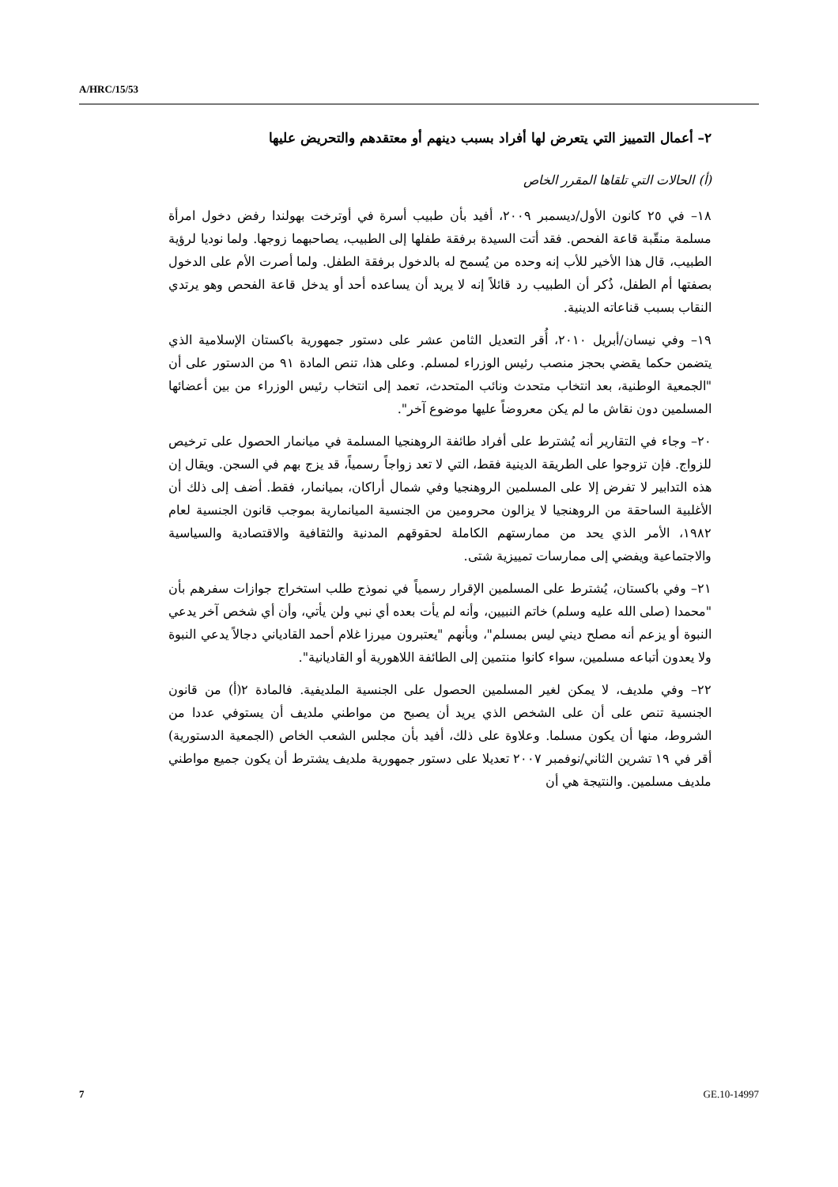A/HRC/15/53
٢– أعمال التمييز التي يتعرض لها أفراد بسبب دينهم أو معتقدهم والتحريض عليها
(أ) الحالات التي تلقاها المقرر الخاص
١٨– في ٢٥ كانون الأول/ديسمبر ٢٠٠٩، أفيد بأن طبيب أسرة في أوترخت بهولندا رفض دخول امرأة مسلمة منقّبة قاعة الفحص. فقد أتت السيدة برفقة طفلها إلى الطبيب، يصاحبهما زوجها. ولما نوديا لرؤية الطبيب، قال هذا الأخير للأب إنه وحده من يُسمح له بالدخول برفقة الطفل. ولما أصرت الأم على الدخول بصفتها أم الطفل، ذُكر أن الطبيب رد قائلاً إنه لا يريد أن يساعده أحد أو يدخل قاعة الفحص وهو يرتدي النقاب بسبب قناعاته الدينية.
١٩– وفي نيسان/أبريل ٢٠١٠، أُقر التعديل الثامن عشر على دستور جمهورية باكستان الإسلامية الذي يتضمن حكما يقضي بحجز منصب رئيس الوزراء لمسلم. وعلى هذا، تنص المادة ٩١ من الدستور على أن "الجمعية الوطنية، بعد انتخاب متحدث ونائب المتحدث، تعمد إلى انتخاب رئيس الوزراء من بين أعضائها المسلمين دون نقاش ما لم يكن معروضاً عليها موضوع آخر".
٢٠– وجاء في التقارير أنه يُشترط على أفراد طائفة الروهنجيا المسلمة في ميانمار الحصول على ترخيص للزواج. فإن تزوجوا على الطريقة الدينية فقط، التي لا تعد زواجاً رسمياً، قد يزج بهم في السجن. ويقال إن هذه التدابير لا تفرض إلا على المسلمين الروهنجيا وفي شمال أراكان، بميانمار، فقط. أضف إلى ذلك أن الأغلبية الساحقة من الروهنجيا لا يزالون محرومين من الجنسية الميانمارية بموجب قانون الجنسية لعام ١٩٨٢، الأمر الذي يحد من ممارستهم الكاملة لحقوقهم المدنية والثقافية والاقتصادية والسياسية والاجتماعية ويفضي إلى ممارسات تمييزية شتى.
٢١– وفي باكستان، يُشترط على المسلمين الإقرار رسمياً في نموذج طلب استخراج جوازات سفرهم بأن "محمدا (صلى الله عليه وسلم) خاتم النبيين، وأنه لم يأت بعده أي نبي ولن يأتي، وأن أي شخص آخر يدعي النبوة أو يزعم أنه مصلح ديني ليس بمسلم"، وبأنهم "يعتبرون ميرزا غلام أحمد القادياني دجالاً يدعي النبوة ولا يعدون أتباعه مسلمين، سواء كانوا منتمين إلى الطائفة اللاهورية أو القاديانية".
٢٢– وفي ملديف، لا يمكن لغير المسلمين الحصول على الجنسية الملديفية. فالمادة ٢(أ) من قانون الجنسية تنص على أن على الشخص الذي يريد أن يصبح من مواطني ملديف أن يستوفي عددا من الشروط، منها أن يكون مسلما. وعلاوة على ذلك، أفيد بأن مجلس الشعب الخاص (الجمعية الدستورية) أقر في ١٩ تشرين الثاني/نوفمبر ٢٠٠٧ تعديلا على دستور جمهورية ملديف يشترط أن يكون جميع مواطني ملديف مسلمين. والنتيجة هي أن
7 GE.10-14997